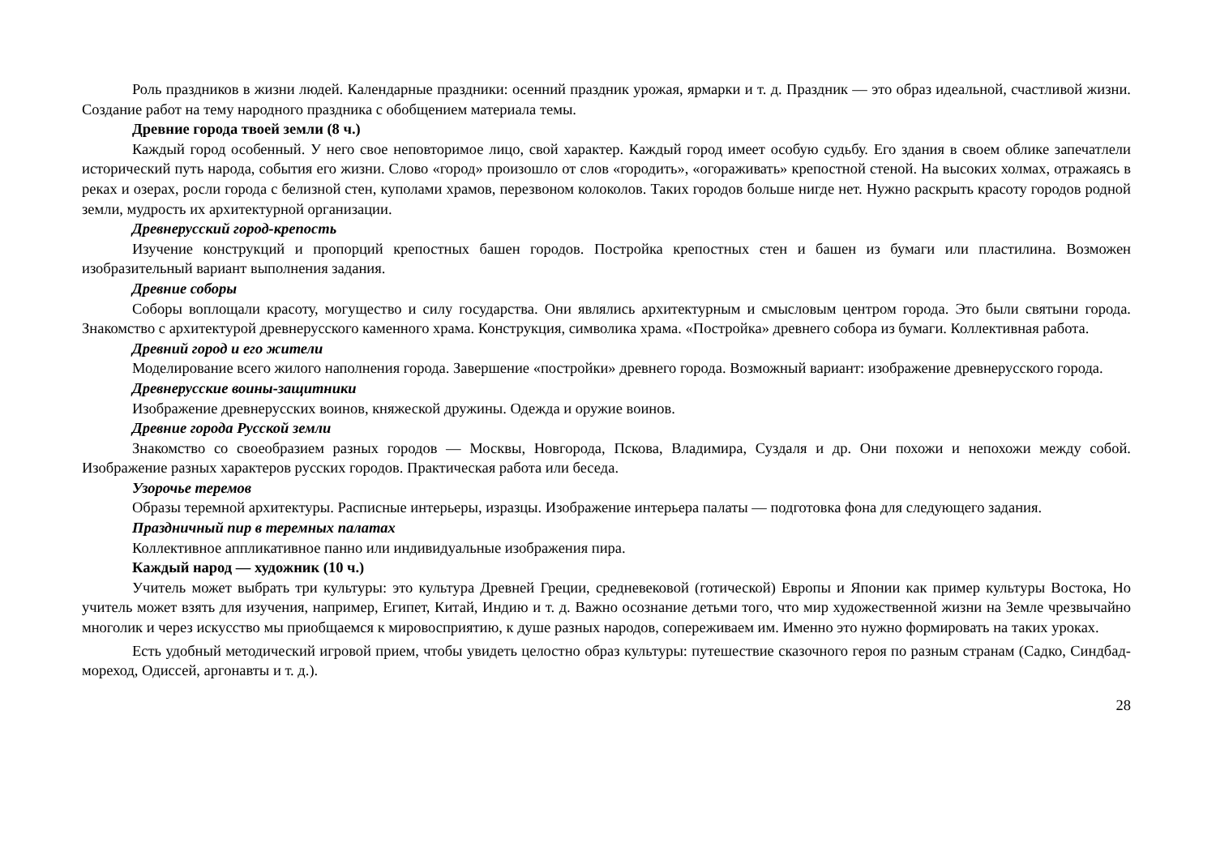Роль праздников в жизни людей. Календарные праздники: осенний праздник урожая, ярмарки и т. д. Праздник — это образ идеальной, счастливой жизни. Создание работ на тему народного праздника с обобщением материала темы.
Древние города твоей земли (8 ч.)
Каждый город особенный. У него свое неповторимое лицо, свой характер. Каждый город имеет особую судьбу. Его здания в своем облике запечатлели исторический путь народа, события его жизни. Слово «город» произошло от слов «городить», «огораживать» крепостной стеной. На высоких холмах, отражаясь в реках и озерах, росли города с белизной стен, куполами храмов, перезвоном колоколов. Таких городов больше нигде нет. Нужно раскрыть красоту городов родной земли, мудрость их архитектурной организации.
Древнерусский город-крепость
Изучение конструкций и пропорций крепостных башен городов. Постройка крепостных стен и башен из бумаги или пластилина. Возможен изобразительный вариант выполнения задания.
Древние соборы
Соборы воплощали красоту, могущество и силу государства. Они являлись архитектурным и смысловым центром города. Это были святыни города. Знакомство с архитектурой древнерусского каменного храма. Конструкция, символика храма. «Постройка» древнего собора из бумаги. Коллективная работа.
Древний город и его жители
Моделирование всего жилого наполнения города. Завершение «постройки» древнего города. Возможный вариант: изображение древнерусского города.
Древнерусские воины-защитники
Изображение древнерусских воинов, княжеской дружины. Одежда и оружие воинов.
Древние города Русской земли
Знакомство со своеобразием разных городов — Москвы, Новгорода, Пскова, Владимира, Суздаля и др. Они похожи и непохожи между собой. Изображение разных характеров русских городов. Практическая работа или беседа.
Узорочье теремов
Образы теремной архитектуры. Расписные интерьеры, изразцы. Изображение интерьера палаты — подготовка фона для следующего задания.
Праздничный пир в теремных палатах
Коллективное аппликативное панно или индивидуальные изображения пира.
Каждый народ — художник (10 ч.)
Учитель может выбрать три культуры: это культура Древней Греции, средневековой (готической) Европы и Японии как пример культуры Востока, Но учитель может взять для изучения, например, Египет, Китай, Индию и т. д. Важно осознание детьми того, что мир художественной жизни на Земле чрезвычайно многолик и через искусство мы приобщаемся к мировосприятию, к душе разных народов, сопереживаем им. Именно это нужно формировать на таких уроках.
Есть удобный методический игровой прием, чтобы увидеть целостно образ культуры: путешествие сказочного героя по разным странам (Садко, Синдбад-мореход, Одиссей, аргонавты и т. д.).
28